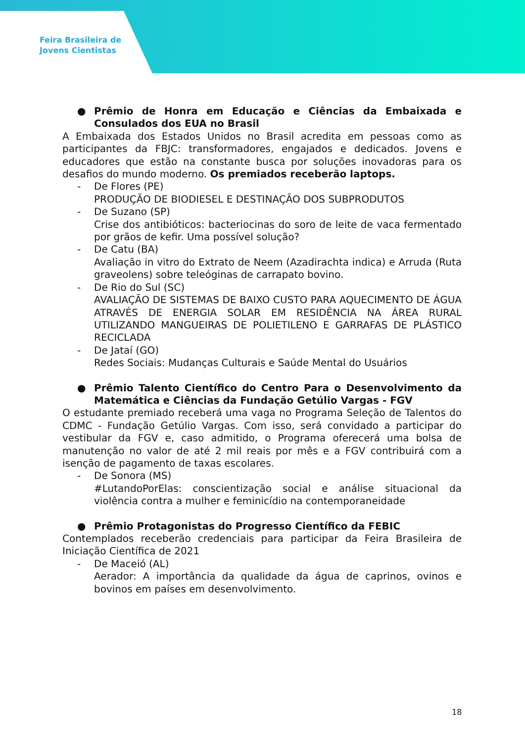Feira Brasileira de
Jovens Cientistas
● Prêmio de Honra em Educação e Ciências da Embaixada e Consulados dos EUA no Brasil
A Embaixada dos Estados Unidos no Brasil acredita em pessoas como as participantes da FBJC: transformadores, engajados e dedicados. Jovens e educadores que estão na constante busca por soluções inovadoras para os desafios do mundo moderno. Os premiados receberão laptops.
- De Flores (PE)
PRODUÇÃO DE BIODIESEL E DESTINAÇÃO DOS SUBPRODUTOS
- De Suzano (SP)
Crise dos antibióticos: bacteriocinas do soro de leite de vaca fermentado por grãos de kefir. Uma possível solução?
- De Catu (BA)
Avaliação in vitro do Extrato de Neem (Azadirachta indica) e Arruda (Ruta graveolens) sobre teleóginas de carrapato bovino.
- De Rio do Sul (SC)
AVALIAÇÃO DE SISTEMAS DE BAIXO CUSTO PARA AQUECIMENTO DE ÁGUA ATRAVÉS DE ENERGIA SOLAR EM RESIDÊNCIA NA ÁREA RURAL UTILIZANDO MANGUEIRAS DE POLIETILENO E GARRAFAS DE PLÁSTICO RECICLADA
- De Jataí (GO)
Redes Sociais: Mudanças Culturais e Saúde Mental do Usuários
● Prêmio Talento Científico do Centro Para o Desenvolvimento da Matemática e Ciências da Fundação Getúlio Vargas - FGV
O estudante premiado receberá uma vaga no Programa Seleção de Talentos do CDMC - Fundação Getúlio Vargas. Com isso, será convidado a participar do vestibular da FGV e, caso admitido, o Programa oferecerá uma bolsa de manutenção no valor de até 2 mil reais por mês e a FGV contribuirá com a isenção de pagamento de taxas escolares.
- De Sonora (MS)
#LutandoPorElas: conscientização social e análise situacional da violência contra a mulher e feminicídio na contemporaneidade
● Prêmio Protagonistas do Progresso Científico da FEBIC
Contemplados receberão credenciais para participar da Feira Brasileira de Iniciação Científica de 2021
- De Maceió (AL)
Aerador: A importância da qualidade da água de caprinos, ovinos e bovinos em países em desenvolvimento.
18